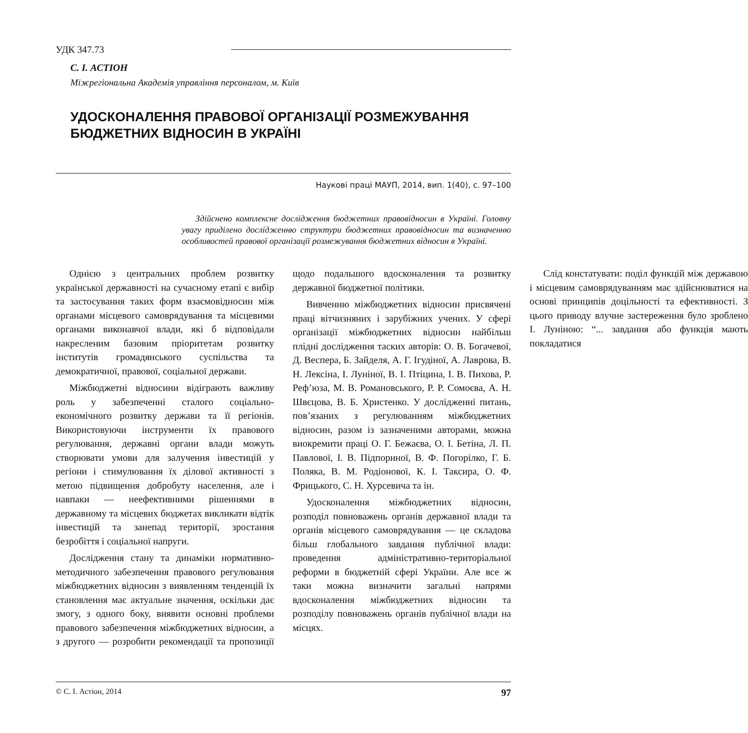УДК 347.73
С. І. АСТІОН
Міжрегіональна Академія управління персоналом, м. Київ
УДОСКОНАЛЕННЯ ПРАВОВОЇ ОРГАНІЗАЦІЇ РОЗМЕЖУВАННЯ БЮДЖЕТНИХ ВІДНОСИН В УКРАЇНІ
Наукові праці МАУП, 2014, вип. 1(40), с. 97–100
Здійснено комплексне дослідження бюджетних правовідносин в Україні. Головну увагу приділено дослідженню структури бюджетних правовідносин та визначенню особливостей правової організації розмежування бюджетних відносин в Україні.
Однією з центральних проблем розвитку української державності на сучасному етапі є вибір та застосування таких форм взаємовідносин між органами місцевого самоврядування та місцевими органами виконавчої влади, які б відповідали накресленим базовим пріоритетам розвитку інститутів громадянського суспільства та демократичної, правової, соціальної держави.
Міжбюджетні відносини відіграють важливу роль у забезпеченні сталого соціально-економічного розвитку держави та її регіонів. Використовуючи інструменти їх правового регулювання, державні органи влади можуть створювати умови для залучення інвестицій у регіони і стимулювання їх ділової активності з метою підвищення добробуту населення, але і навпаки — неефективними рішеннями в державному та місцевих бюджетах викликати відтік інвестицій та занепад території, зростання безробіття і соціальної напруги.
Дослідження стану та динаміки нормативно-методичного забезпечення правового регулювання міжбюджетних відносин з виявленням тенденцій їх становлення має актуальне значення, оскільки дає змогу, з одного боку, виявити основні проблеми правового забезпечення міжбюджетних відносин, а з другого — розробити рекомендації та пропозиції щодо подальшого вдосконалення та розвитку державної бюджетної політики.
Вивченню міжбюджетних відносин присвячені праці вітчизняних і зарубіжних учених. У сфері організації міжбюджетних відносин найбільш плідні дослідження таских авторів: О. В. Богачевої, Д. Веспера, Б. Зайделя, А. Г. Ігудіної, А. Лаврова, В. Н. Лексіна, І. Луніної, В. І. Птіцина, І. В. Пихова, Р. Реф’юза, М. В. Романовського, Р. Р. Сомоєва, А. Н. Швєцова, В. Б. Христенко. У дослідженні питань, пов’язаних з регулюванням міжбюджетних відносин, разом із зазначеними авторами, можна виокремити праці О. Г. Бежаєва, О. І. Бетіна, Л. П. Павлової, І. В. Підпориної, В. Ф. Погорілко, Г. Б. Поляка, В. М. Родіонової, К. І. Таксира, О. Ф. Фрицького, С. Н. Хурсевича та ін.
Удосконалення міжбюджетних відносин, розподіл повноважень органів державної влади та органів місцевого самоврядування — це складова більш глобального завдання публічної влади: проведення адміністративно-територіальної реформи в бюджетній сфері України. Але все ж таки можна визначити загальні напрями вдосконалення міжбюджетних відносин та розподілу повноважень органів публічної влади на місцях.
Слід констатувати: поділ функцій між державою і місцевим самоврядуванням має здійснюватися на основі принципів доцільності та ефективності. З цього приводу влучне застереження було зроблено І. Луніною: “... завдання або функція мають покладатися
© С. І. Астіон, 2014 97